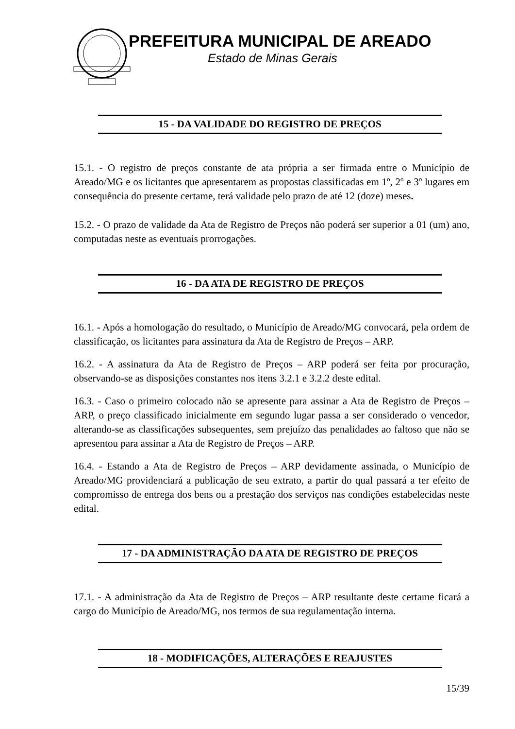PREFEITURA MUNICIPAL DE AREADO
Estado de Minas Gerais
15 - DA VALIDADE DO REGISTRO DE PREÇOS
15.1. - O registro de preços constante de ata própria a ser firmada entre o Município de Areado/MG e os licitantes que apresentarem as propostas classificadas em 1º, 2º e 3º lugares em consequência do presente certame, terá validade pelo prazo de até 12 (doze) meses.
15.2. - O prazo de validade da Ata de Registro de Preços não poderá ser superior a 01 (um) ano, computadas neste as eventuais prorrogações.
16 - DA ATA DE REGISTRO DE PREÇOS
16.1. - Após a homologação do resultado, o Município de Areado/MG convocará, pela ordem de classificação, os licitantes para assinatura da Ata de Registro de Preços – ARP.
16.2. - A assinatura da Ata de Registro de Preços – ARP poderá ser feita por procuração, observando-se as disposições constantes nos itens 3.2.1 e 3.2.2 deste edital.
16.3. - Caso o primeiro colocado não se apresente para assinar a Ata de Registro de Preços – ARP, o preço classificado inicialmente em segundo lugar passa a ser considerado o vencedor, alterando-se as classificações subsequentes, sem prejuízo das penalidades ao faltoso que não se apresentou para assinar a Ata de Registro de Preços – ARP.
16.4. - Estando a Ata de Registro de Preços – ARP devidamente assinada, o Município de Areado/MG providenciará a publicação de seu extrato, a partir do qual passará a ter efeito de compromisso de entrega dos bens ou a prestação dos serviços nas condições estabelecidas neste edital.
17 - DA ADMINISTRAÇÃO DA ATA DE REGISTRO DE PREÇOS
17.1. - A administração da Ata de Registro de Preços – ARP resultante deste certame ficará a cargo do Município de Areado/MG, nos termos de sua regulamentação interna.
18 - MODIFICAÇÕES, ALTERAÇÕES E REAJUSTES
15/39